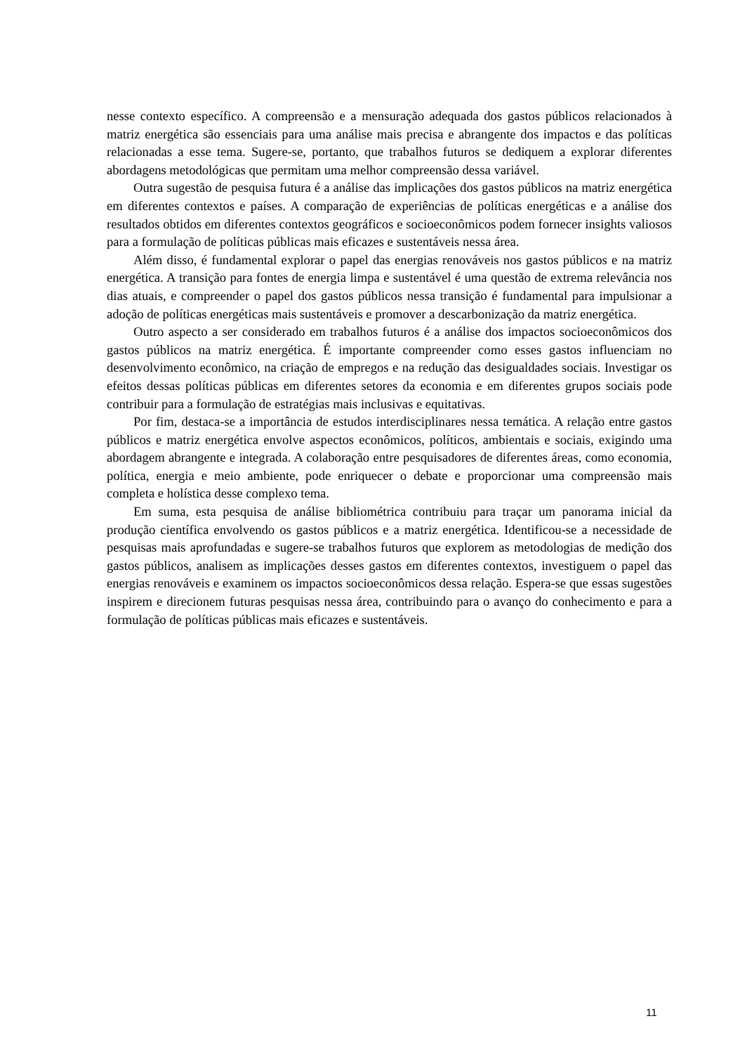nesse contexto específico. A compreensão e a mensuração adequada dos gastos públicos relacionados à matriz energética são essenciais para uma análise mais precisa e abrangente dos impactos e das políticas relacionadas a esse tema. Sugere-se, portanto, que trabalhos futuros se dediquem a explorar diferentes abordagens metodológicas que permitam uma melhor compreensão dessa variável.
Outra sugestão de pesquisa futura é a análise das implicações dos gastos públicos na matriz energética em diferentes contextos e países. A comparação de experiências de políticas energéticas e a análise dos resultados obtidos em diferentes contextos geográficos e socioeconômicos podem fornecer insights valiosos para a formulação de políticas públicas mais eficazes e sustentáveis nessa área.
Além disso, é fundamental explorar o papel das energias renováveis nos gastos públicos e na matriz energética. A transição para fontes de energia limpa e sustentável é uma questão de extrema relevância nos dias atuais, e compreender o papel dos gastos públicos nessa transição é fundamental para impulsionar a adoção de políticas energéticas mais sustentáveis e promover a descarbonização da matriz energética.
Outro aspecto a ser considerado em trabalhos futuros é a análise dos impactos socioeconômicos dos gastos públicos na matriz energética. É importante compreender como esses gastos influenciam no desenvolvimento econômico, na criação de empregos e na redução das desigualdades sociais. Investigar os efeitos dessas políticas públicas em diferentes setores da economia e em diferentes grupos sociais pode contribuir para a formulação de estratégias mais inclusivas e equitativas.
Por fim, destaca-se a importância de estudos interdisciplinares nessa temática. A relação entre gastos públicos e matriz energética envolve aspectos econômicos, políticos, ambientais e sociais, exigindo uma abordagem abrangente e integrada. A colaboração entre pesquisadores de diferentes áreas, como economia, política, energia e meio ambiente, pode enriquecer o debate e proporcionar uma compreensão mais completa e holística desse complexo tema.
Em suma, esta pesquisa de análise bibliométrica contribuiu para traçar um panorama inicial da produção científica envolvendo os gastos públicos e a matriz energética. Identificou-se a necessidade de pesquisas mais aprofundadas e sugere-se trabalhos futuros que explorem as metodologias de medição dos gastos públicos, analisem as implicações desses gastos em diferentes contextos, investiguem o papel das energias renováveis e examinem os impactos socioeconômicos dessa relação. Espera-se que essas sugestões inspirem e direcionem futuras pesquisas nessa área, contribuindo para o avanço do conhecimento e para a formulação de políticas públicas mais eficazes e sustentáveis.
11